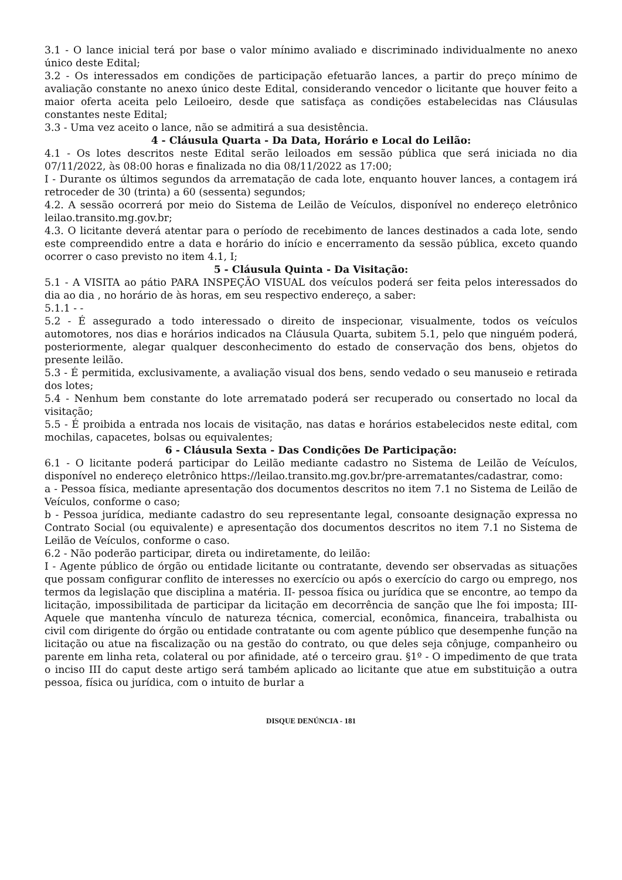3.1 - O lance inicial terá por base o valor mínimo avaliado e discriminado individualmente no anexo único deste Edital;
3.2 - Os interessados em condições de participação efetuarão lances, a partir do preço mínimo de avaliação constante no anexo único deste Edital, considerando vencedor o licitante que houver feito a maior oferta aceita pelo Leiloeiro, desde que satisfaça as condições estabelecidas nas Cláusulas constantes neste Edital;
3.3 - Uma vez aceito o lance, não se admitirá a sua desistência.
4 - Cláusula Quarta - Da Data, Horário e Local do Leilão:
4.1 - Os lotes descritos neste Edital serão leiloados em sessão pública que será iniciada no dia 07/11/2022, às 08:00 horas e finalizada no dia 08/11/2022 as 17:00;
I - Durante os últimos segundos da arrematação de cada lote, enquanto houver lances, a contagem irá retroceder de 30 (trinta) a 60 (sessenta) segundos;
4.2. A sessão ocorrerá por meio do Sistema de Leilão de Veículos, disponível no endereço eletrônico leilao.transito.mg.gov.br;
4.3. O licitante deverá atentar para o período de recebimento de lances destinados a cada lote, sendo este compreendido entre a data e horário do início e encerramento da sessão pública, exceto quando ocorrer o caso previsto no item 4.1, I;
5 - Cláusula Quinta - Da Visitação:
5.1 - A VISITA ao pátio PARA INSPEÇÃO VISUAL dos veículos poderá ser feita pelos interessados do dia ao dia , no horário de às horas, em seu respectivo endereço, a saber:
5.1.1 - -
5.2 - É assegurado a todo interessado o direito de inspecionar, visualmente, todos os veículos automotores, nos dias e horários indicados na Cláusula Quarta, subitem 5.1, pelo que ninguém poderá, posteriormente, alegar qualquer desconhecimento do estado de conservação dos bens, objetos do presente leilão.
5.3 - É permitida, exclusivamente, a avaliação visual dos bens, sendo vedado o seu manuseio e retirada dos lotes;
5.4 - Nenhum bem constante do lote arrematado poderá ser recuperado ou consertado no local da visitação;
5.5 - É proibida a entrada nos locais de visitação, nas datas e horários estabelecidos neste edital, com mochilas, capacetes, bolsas ou equivalentes;
6 - Cláusula Sexta - Das Condições De Participação:
6.1 - O licitante poderá participar do Leilão mediante cadastro no Sistema de Leilão de Veículos, disponível no endereço eletrônico https://leilao.transito.mg.gov.br/pre-arrematantes/cadastrar, como:
a - Pessoa física, mediante apresentação dos documentos descritos no item 7.1 no Sistema de Leilão de Veículos, conforme o caso;
b - Pessoa jurídica, mediante cadastro do seu representante legal, consoante designação expressa no Contrato Social (ou equivalente) e apresentação dos documentos descritos no item 7.1 no Sistema de Leilão de Veículos, conforme o caso.
6.2 - Não poderão participar, direta ou indiretamente, do leilão:
I - Agente público de órgão ou entidade licitante ou contratante, devendo ser observadas as situações que possam configurar conflito de interesses no exercício ou após o exercício do cargo ou emprego, nos termos da legislação que disciplina a matéria. II- pessoa física ou jurídica que se encontre, ao tempo da licitação, impossibilitada de participar da licitação em decorrência de sanção que lhe foi imposta; III- Aquele que mantenha vínculo de natureza técnica, comercial, econômica, financeira, trabalhista ou civil com dirigente do órgão ou entidade contratante ou com agente público que desempenhe função na licitação ou atue na fiscalização ou na gestão do contrato, ou que deles seja cônjuge, companheiro ou parente em linha reta, colateral ou por afinidade, até o terceiro grau. §1º - O impedimento de que trata o inciso III do caput deste artigo será também aplicado ao licitante que atue em substituição a outra pessoa, física ou jurídica, com o intuito de burlar a
DISQUE DENÚNCIA - 181